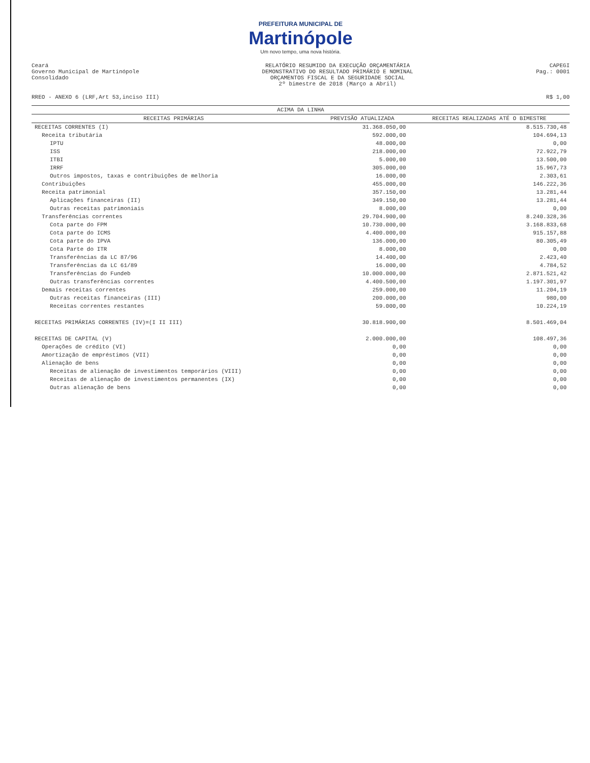PREFEITURA MUNICIPAL DE
Martinópole
Um novo tempo, uma nova história.
Ceará
Governo Municipal de Martinópole
Consolidado
RELATÓRIO RESUMIDO DA EXECUÇÃO ORÇAMENTÁRIA
DEMONSTRATIVO DO RESULTADO PRIMÁRIO E NOMINAL
ORÇAMENTOS FISCAL E DA SEGURIDADE SOCIAL
2º bimestre de 2018 (Março a Abril)
CAPEGI
Pag.: 0001
RREO - ANEXO 6 (LRF,Art 53,inciso III) R$ 1,00
| ACIMA DA LINHA | | |
| --- | --- | --- |
| RECEITAS PRIMÁRIAS | PREVISÃO ATUALIZADA | RECEITAS REALIZADAS ATÉ O BIMESTRE |
| RECEITAS CORRENTES (I) | 31.368.050,00 | 8.515.730,48 |
| Receita tributária | 592.000,00 | 104.694,13 |
| IPTU | 48.000,00 | 0,00 |
| ISS | 218.000,00 | 72.922,79 |
| ITBI | 5.000,00 | 13.500,00 |
| IRRF | 305.000,00 | 15.967,73 |
| Outros impostos, taxas e contribuições de melhoria | 16.000,00 | 2.303,61 |
| Contribuições | 455.000,00 | 146.222,36 |
| Receita patrimonial | 357.150,00 | 13.281,44 |
| Aplicações financeiras (II) | 349.150,00 | 13.281,44 |
| Outras receitas patrimoniais | 8.000,00 | 0,00 |
| Transferências correntes | 29.704.900,00 | 8.240.328,36 |
| Cota parte do FPM | 10.730.000,00 | 3.168.833,68 |
| Cota parte do ICMS | 4.400.000,00 | 915.157,88 |
| Cota parte do IPVA | 136.000,00 | 80.305,49 |
| Cota Parte do ITR | 8.000,00 | 0,00 |
| Transferências da LC 87/96 | 14.400,00 | 2.423,40 |
| Transferências da LC 61/89 | 16.000,00 | 4.784,52 |
| Transferências do Fundeb | 10.000.000,00 | 2.871.521,42 |
| Outras transferências correntes | 4.400.500,00 | 1.197.301,97 |
| Demais receitas correntes | 259.000,00 | 11.204,19 |
| Outras receitas financeiras (III) | 200.000,00 | 980,00 |
| Receitas correntes restantes | 59.000,00 | 10.224,19 |
| RECEITAS PRIMÁRIAS CORRENTES (IV)=(I II III) | 30.818.900,00 | 8.501.469,04 |
| RECEITAS DE CAPITAL (V) | 2.000.000,00 | 108.497,36 |
| Operações de crédito (VI) | 0,00 | 0,00 |
| Amortização de empréstimos (VII) | 0,00 | 0,00 |
| Alienação de bens | 0,00 | 0,00 |
| Receitas de alienação de investimentos temporários (VIII) | 0,00 | 0,00 |
| Receitas de alienação de investimentos permanentes (IX) | 0,00 | 0,00 |
| Outras alienação de bens | 0,00 | 0,00 |